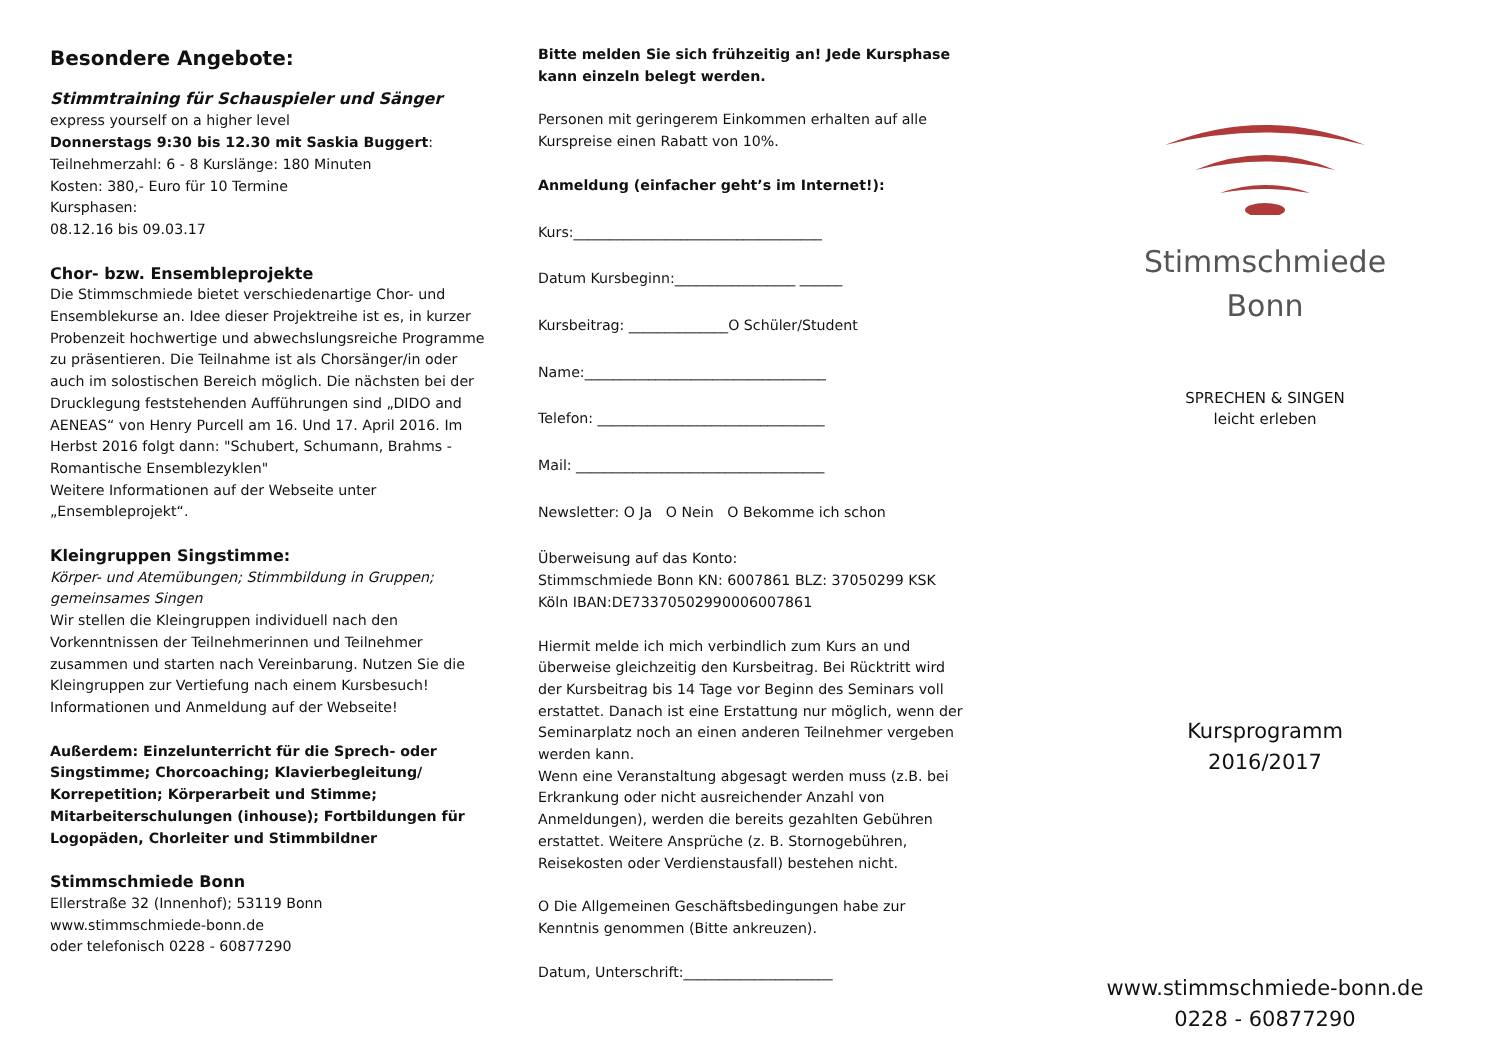Besondere Angebote:
Stimmtraining für Schauspieler und Sänger
express yourself on a higher level
Donnerstags 9:30 bis 12.30 mit Saskia Buggert:
Teilnehmerzahl: 6 - 8 Kurslänge: 180 Minuten
Kosten: 380,- Euro für 10 Termine
Kursphasen:
08.12.16 bis 09.03.17
Chor- bzw. Ensembleprojekte
Die Stimmschmiede bietet verschiedenartige Chor- und Ensemblekurse an. Idee dieser Projektreihe ist es, in kurzer Probenzeit hochwertige und abwechslungsreiche Programme zu präsentieren. Die Teilnahme ist als Chorsänger/in oder auch im solostischen Bereich möglich. Die nächsten bei der Drucklegung feststehenden Aufführungen sind „DIDO and AENEAS“ von Henry Purcell am 16. Und 17. April 2016. Im Herbst 2016 folgt dann: "Schubert, Schumann, Brahms - Romantische Ensemblezyklen"
Weitere Informationen auf der Webseite unter „Ensembleprojekt“.
Kleingruppen Singstimme:
Körper- und Atemübungen; Stimmbildung in Gruppen; gemeinsames Singen
Wir stellen die Kleingruppen individuell nach den Vorkenntnissen der Teilnehmerinnen und Teilnehmer zusammen und starten nach Vereinbarung. Nutzen Sie die Kleingruppen zur Vertiefung nach einem Kursbesuch! Informationen und Anmeldung auf der Webseite!
Außerdem: Einzelunterricht für die Sprech- oder Singstimme; Chorcoaching; Klavierbegleitung/ Korrepetition; Körperarbeit und Stimme; Mitarbeiterschulungen (inhouse); Fortbildungen für Logopäden, Chorleiter und Stimmbildner
Stimmschmiede Bonn
Ellerstraße 32 (Innenhof); 53119 Bonn
www.stimmschmiede-bonn.de
oder telefonisch 0228 - 60877290
Bitte melden Sie sich frühzeitig an! Jede Kursphase kann einzeln belegt werden.
Personen mit geringerem Einkommen erhalten auf alle Kurspreise einen Rabatt von 10%.
Anmeldung (einfacher geht’s im Internet!):
Kurs:___________________________________
Datum Kursbeginn:_________________ ______
Kursbeitrag: ______________O Schüler/Student
Name:__________________________________
Telefon: ________________________________
Mail: ___________________________________
Newsletter: O Ja O Nein O Bekomme ich schon
Überweisung auf das Konto:
Stimmschmiede Bonn KN: 6007861 BLZ: 37050299 KSK Köln IBAN:DE73370502990006007861
Hiermit melde ich mich verbindlich zum Kurs an und überweise gleichzeitig den Kursbeitrag. Bei Rücktritt wird der Kursbeitrag bis 14 Tage vor Beginn des Seminars voll erstattet. Danach ist eine Erstattung nur möglich, wenn der Seminarplatz noch an einen anderen Teilnehmer vergeben werden kann.
Wenn eine Veranstaltung abgesagt werden muss (z.B. bei Erkrankung oder nicht ausreichender Anzahl von Anmeldungen), werden die bereits gezahlten Gebühren erstattet. Weitere Ansprüche (z. B. Stornogebühren, Reisekosten oder Verdienstausfall) bestehen nicht.
O Die Allgemeinen Geschäftsbedingungen habe zur Kenntnis genommen (Bitte ankreuzen).
Datum, Unterschrift:_____________________
Stimmschmiede
Bonn
SPRECHEN & SINGEN
leicht erleben
Kursprogramm
2016/2017
www.stimmschmiede-bonn.de
0228 - 60877290